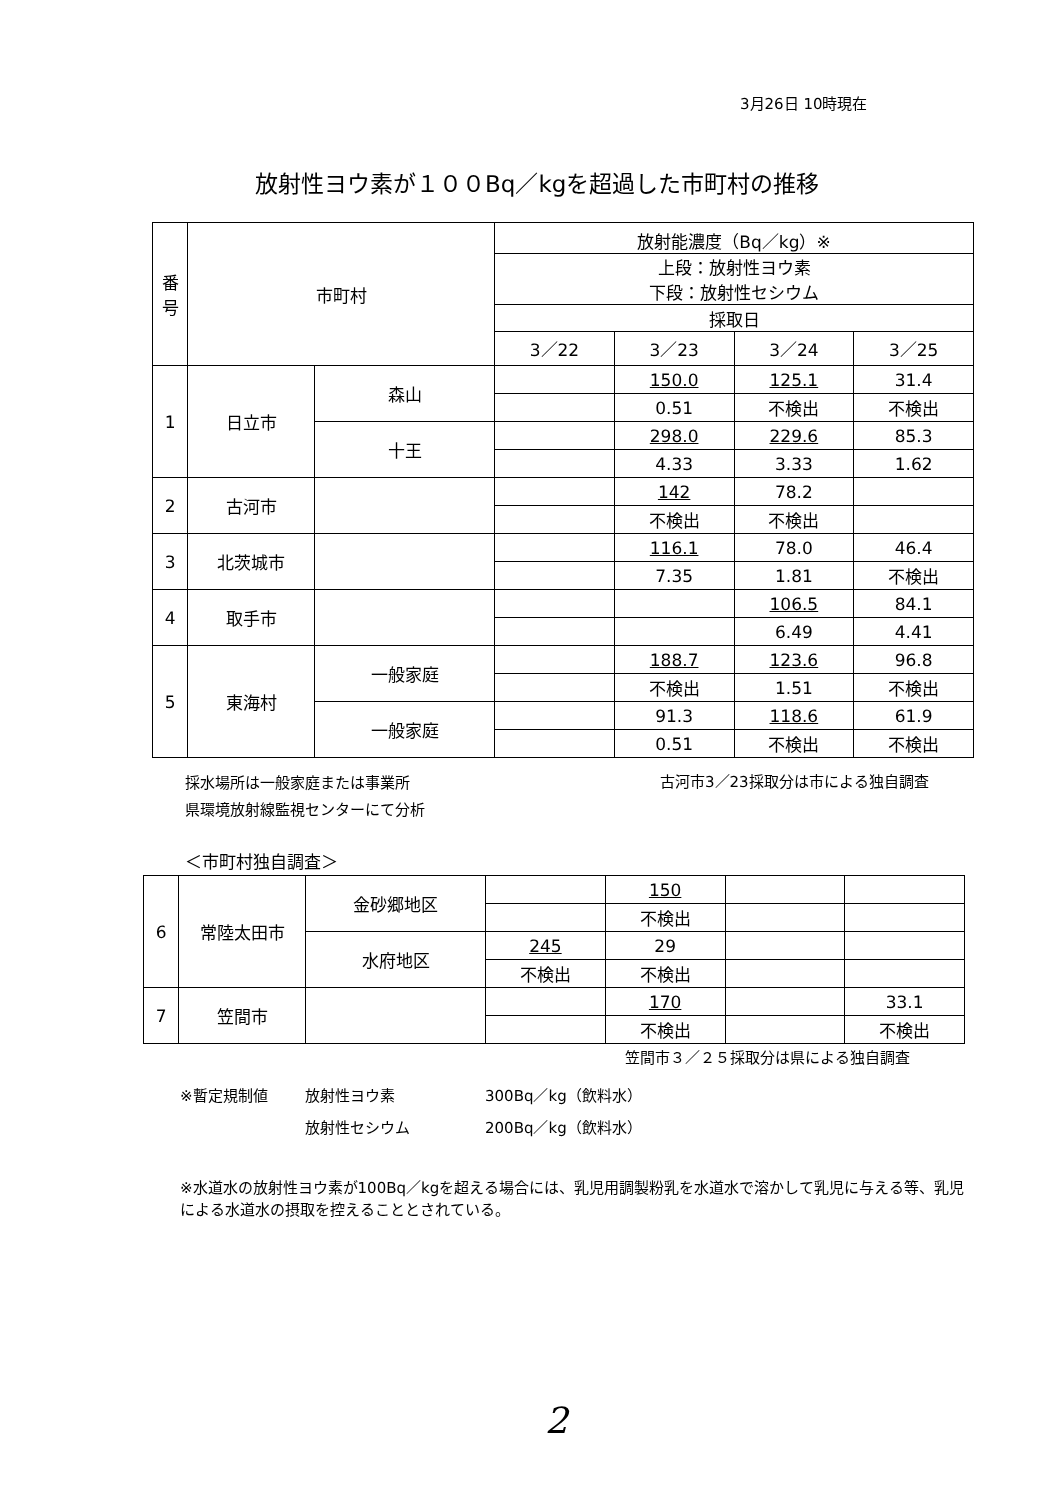3月26日 10時現在
放射性ヨウ素が１００Bq／kgを超過した市町村の推移
| 番 号 | 市町村 | | 放射能濃度（Bq／kg）※ | | | |
| --- | --- | --- | --- | --- | --- | --- |
| | | | 上段：放射性ヨウ素 下段：放射性セシウム | | | |
| | | | 採取日 | | | |
| | | | 3／22 | 3／23 | 3／24 | 3／25 |
| 1 | 日立市 | 森山 | | 150.0 | 125.1 | 31.4 |
| | | | | 0.51 | 不検出 | 不検出 |
| | | 十王 | | 298.0 | 229.6 | 85.3 |
| | | | | 4.33 | 3.33 | 1.62 |
| 2 | 古河市 | | | 142 | 78.2 | |
| | | | | 不検出 | 不検出 | |
| 3 | 北茨城市 | | | 116.1 | 78.0 | 46.4 |
| | | | | 7.35 | 1.81 | 不検出 |
| 4 | 取手市 | | | | 106.5 | 84.1 |
| | | | | | 6.49 | 4.41 |
| 5 | 東海村 | 一般家庭 | | 188.7 | 123.6 | 96.8 |
| | | | | 不検出 | 1.51 | 不検出 |
| | | 一般家庭 | | 91.3 | 118.6 | 61.9 |
| | | | | 0.51 | 不検出 | 不検出 |
採水場所は一般家庭または事業所
県環境放射線監視センターにて分析
古河市3／23採取分は市による独自調査
＜市町村独自調査＞
| 6 | 常陸太田市 | 金砂郷地区 | | 150 | | |
| | | | | 不検出 | | |
| | | 水府地区 | 245 | 29 | | |
| | | | 不検出 | 不検出 | | |
| 7 | 笠間市 | | | 170 | | 33.1 |
| | | | | 不検出 | | 不検出 |
笠間市３／２５採取分は県による独自調査
※暫定規制値 放射性ヨウ素 300Bq／kg（飲料水）
放射性セシウム 200Bq／kg（飲料水）
※水道水の放射性ヨウ素が100Bq／kgを超える場合には、乳児用調製粉乳を水道水で溶かして乳児に与える等、乳児による水道水の摂取を控えることとされている。
2